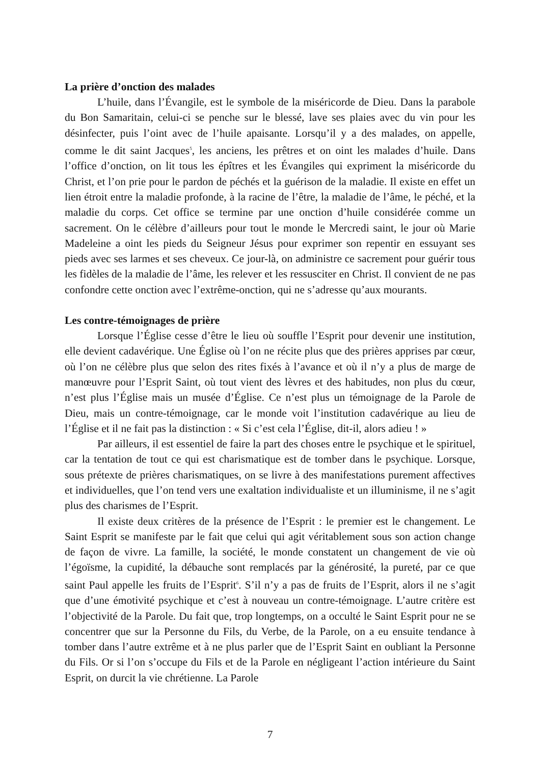La prière d’onction des malades
L’huile, dans l’Évangile, est le symbole de la miséricorde de Dieu. Dans la parabole du Bon Samaritain, celui-ci se penche sur le blessé, lave ses plaies avec du vin pour les désinfecter, puis l’oint avec de l’huile apaisante. Lorsqu’il y a des malades, on appelle, comme le dit saint Jacques<sup>5</sup>, les anciens, les prêtres et on oint les malades d’huile. Dans l’office d’onction, on lit tous les épîtres et les Évangiles qui expriment la miséricorde du Christ, et l’on prie pour le pardon de péchés et la guérison de la maladie. Il existe en effet un lien étroit entre la maladie profonde, à la racine de l’être, la maladie de l’âme, le péché, et la maladie du corps. Cet office se termine par une onction d’huile considérée comme un sacrement. On le célèbre d’ailleurs pour tout le monde le Mercredi saint, le jour où Marie Madeleine a oint les pieds du Seigneur Jésus pour exprimer son repentir en essuyant ses pieds avec ses larmes et ses cheveux. Ce jour-là, on administre ce sacrement pour guérir tous les fidèles de la maladie de l’âme, les relever et les ressusciter en Christ. Il convient de ne pas confondre cette onction avec l’extrême-onction, qui ne s’adresse qu’aux mourants.
Les contre-témoignages de prière
Lorsque l’Église cesse d’être le lieu où souffle l’Esprit pour devenir une institution, elle devient cadavérique. Une Église où l’on ne récite plus que des prières apprises par cœur, où l’on ne célèbre plus que selon des rites fixés à l’avance et où il n’y a plus de marge de manœuvre pour l’Esprit Saint, où tout vient des lèvres et des habitudes, non plus du cœur, n’est plus l’Église mais un musée d’Église. Ce n’est plus un témoignage de la Parole de Dieu, mais un contre-témoignage, car le monde voit l’institution cadavérique au lieu de l’Église et il ne fait pas la distinction : « Si c’est cela l’Église, dit-il, alors adieu ! »
Par ailleurs, il est essentiel de faire la part des choses entre le psychique et le spirituel, car la tentation de tout ce qui est charismatique est de tomber dans le psychique. Lorsque, sous prétexte de prières charismatiques, on se livre à des manifestations purement affectives et individuelles, que l’on tend vers une exaltation individualiste et un illuminisme, il ne s’agit plus des charismes de l’Esprit.
Il existe deux critères de la présence de l’Esprit : le premier est le changement. Le Saint Esprit se manifeste par le fait que celui qui agit véritablement sous son action change de façon de vivre. La famille, la société, le monde constatent un changement de vie où l’égoïsme, la cupidité, la débauche sont remplacés par la générosité, la pureté, par ce que saint Paul appelle les fruits de l’Esprit<sup>6</sup>. S’il n’y a pas de fruits de l’Esprit, alors il ne s’agit que d’une émotivité psychique et c’est à nouveau un contre-témoignage. L’autre critère est l’objectivité de la Parole. Du fait que, trop longtemps, on a occulté le Saint Esprit pour ne se concentrer que sur la Personne du Fils, du Verbe, de la Parole, on a eu ensuite tendance à tomber dans l’autre extrême et à ne plus parler que de l’Esprit Saint en oubliant la Personne du Fils. Or si l’on s’occupe du Fils et de la Parole en négligeant l’action intérieure du Saint Esprit, on durcit la vie chrétienne. La Parole
7